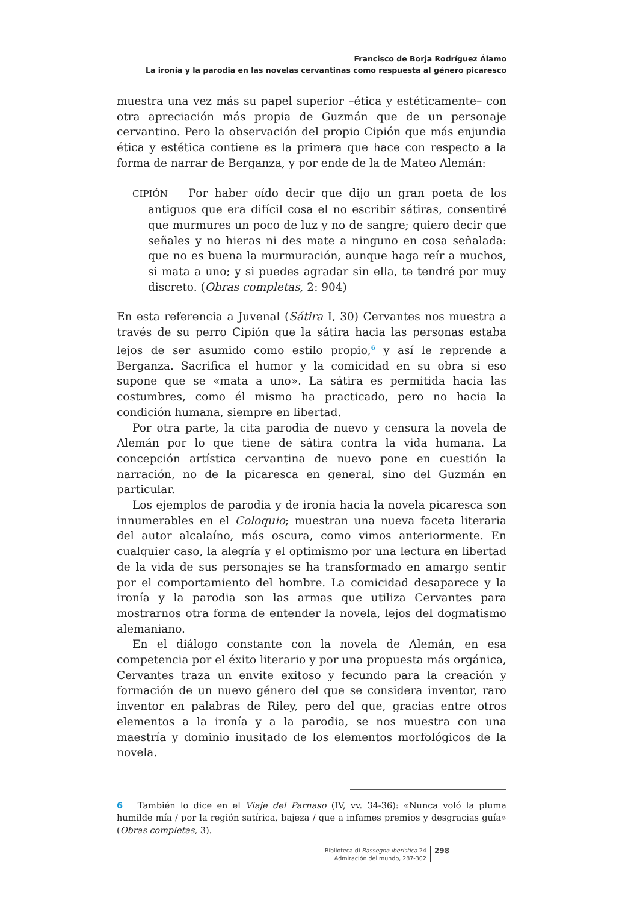Francisco de Borja Rodríguez Álamo
La ironía y la parodia en las novelas cervantinas como respuesta al género picaresco
muestra una vez más su papel superior –ética y estéticamente– con otra apreciación más propia de Guzmán que de un personaje cervantino. Pero la observación del propio Cipión que más enjundia ética y estética contiene es la primera que hace con respecto a la forma de narrar de Berganza, y por ende de la de Mateo Alemán:
CIPIÓN Por haber oído decir que dijo un gran poeta de los antiguos que era difícil cosa el no escribir sátiras, consentiré que murmures un poco de luz y no de sangre; quiero decir que señales y no hieras ni des mate a ninguno en cosa señalada: que no es buena la murmuración, aunque haga reír a muchos, si mata a uno; y si puedes agradar sin ella, te tendré por muy discreto. (Obras completas, 2: 904)
En esta referencia a Juvenal (Sátira I, 30) Cervantes nos muestra a través de su perro Cipión que la sátira hacia las personas estaba lejos de ser asumido como estilo propio,<sup>6</sup> y así le reprende a Berganza. Sacrifica el humor y la comicidad en su obra si eso supone que se «mata a uno». La sátira es permitida hacia las costumbres, como él mismo ha practicado, pero no hacia la condición humana, siempre en libertad.
Por otra parte, la cita parodia de nuevo y censura la novela de Alemán por lo que tiene de sátira contra la vida humana. La concepción artística cervantina de nuevo pone en cuestión la narración, no de la picaresca en general, sino del Guzmán en particular.
Los ejemplos de parodia y de ironía hacia la novela picaresca son innumerables en el Coloquio; muestran una nueva faceta literaria del autor alcalaíno, más oscura, como vimos anteriormente. En cualquier caso, la alegría y el optimismo por una lectura en libertad de la vida de sus personajes se ha transformado en amargo sentir por el comportamiento del hombre. La comicidad desaparece y la ironía y la parodia son las armas que utiliza Cervantes para mostrarnos otra forma de entender la novela, lejos del dogmatismo alemaniano.
En el diálogo constante con la novela de Alemán, en esa competencia por el éxito literario y por una propuesta más orgánica, Cervantes traza un envite exitoso y fecundo para la creación y formación de un nuevo género del que se considera inventor, raro inventor en palabras de Riley, pero del que, gracias entre otros elementos a la ironía y a la parodia, se nos muestra con una maestría y dominio inusitado de los elementos morfológicos de la novela.
6 También lo dice en el Viaje del Parnaso (IV, vv. 34-36): «Nunca voló la pluma humilde mía / por la región satírica, bajeza / que a infames premios y desgracias guía» (Obras completas, 3).
Biblioteca di Rassegna iberistica 24
Admiración del mundo, 287-302
298